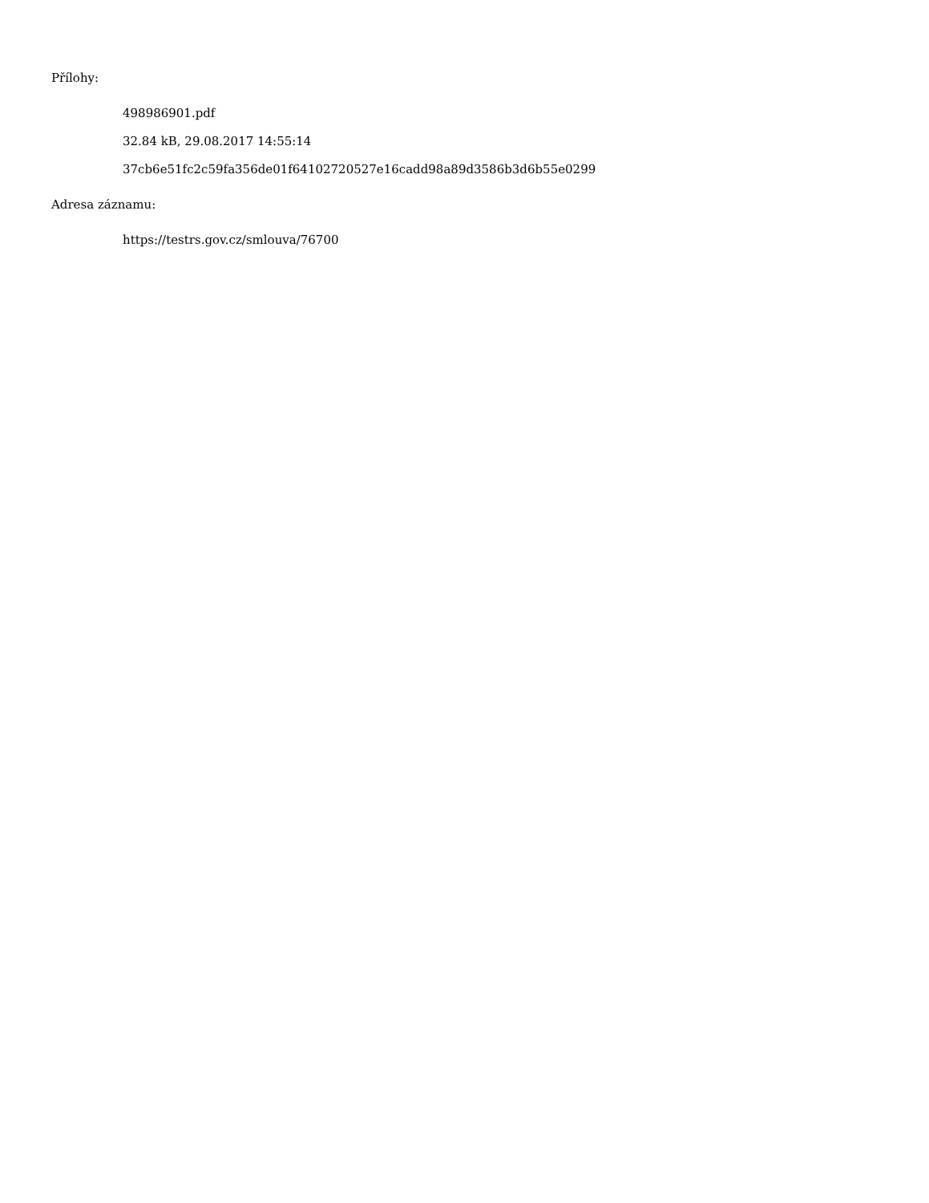Přílohy:
498986901.pdf
32.84 kB, 29.08.2017 14:55:14
37cb6e51fc2c59fa356de01f64102720527e16cadd98a89d3586b3d6b55e0299
Adresa záznamu:
https://testrs.gov.cz/smlouva/76700